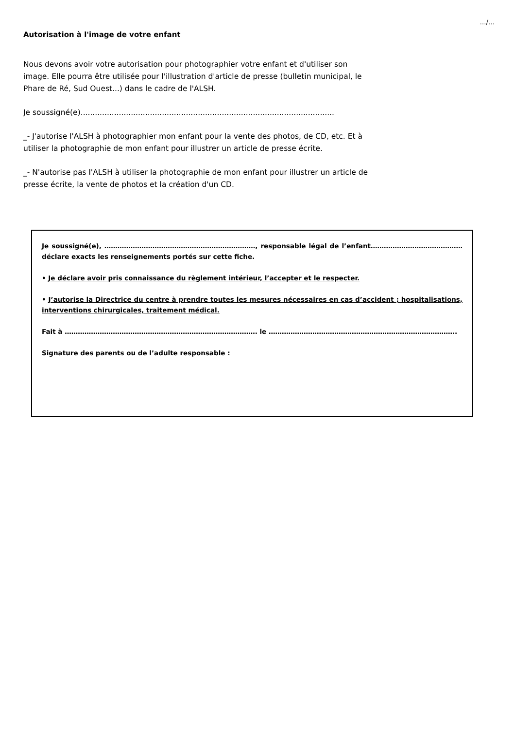…/…
Autorisation à l'image de votre enfant
Nous devons avoir votre autorisation pour photographier votre enfant et d'utiliser son image. Elle pourra être utilisée pour l'illustration d'article de presse (bulletin municipal, le Phare de Ré, Sud Ouest...) dans le cadre de l'ALSH.
Je soussigné(e)..........................................................................................................
_- J'autorise l'ALSH à photographier mon enfant pour la vente des photos, de CD, etc. Et à utiliser la photographie de mon enfant pour illustrer un article de presse écrite.
_- N'autorise pas l'ALSH à utiliser la photographie de mon enfant pour illustrer un article de presse écrite, la vente de photos et la création d'un CD.
Je soussigné(e), ……………………………………………………………, responsable légal de l’enfant……………………………………déclare exacts les renseignements portés sur cette fiche.
• Je déclare avoir pris connaissance du règlement intérieur, l’accepter et le respecter.
• J’autorise la Directrice du centre à prendre toutes les mesures nécessaires en cas d’accident ; hospitalisations, interventions chirurgicales, traitement médical.
Fait à ……………………………………………………………………………. le …………………………………………………………………………..
Signature des parents ou de l’adulte responsable :